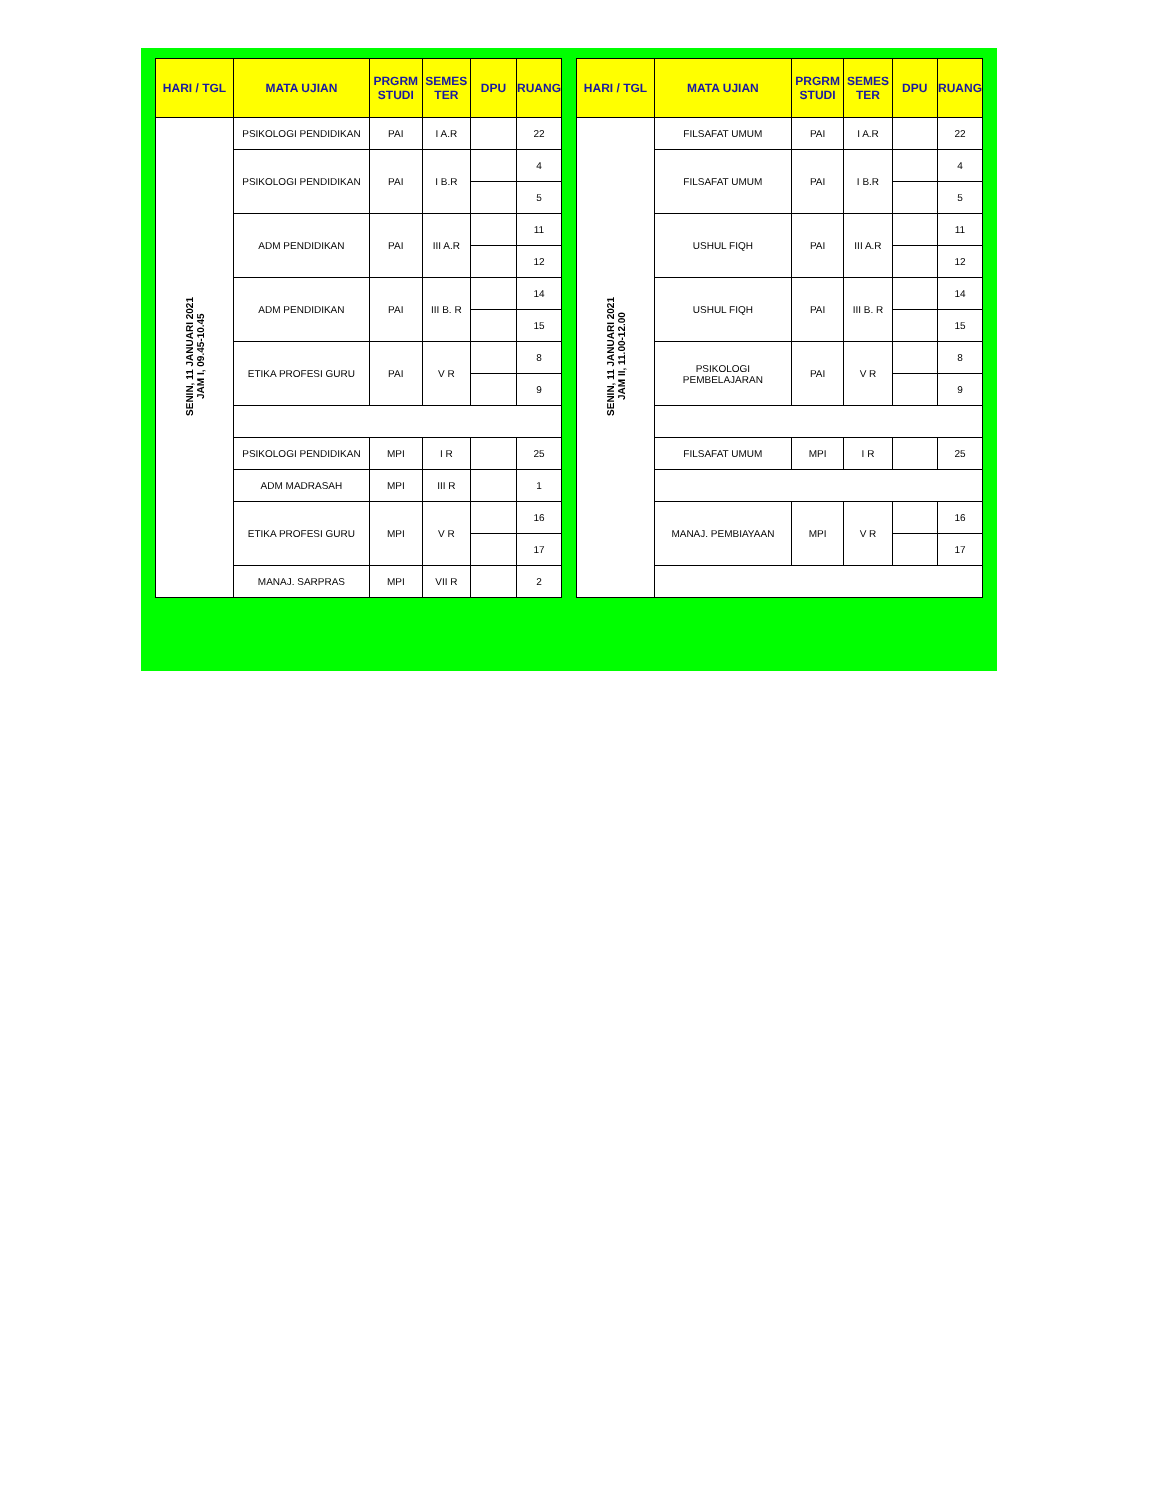| HARI / TGL | MATA UJIAN | PRGRM STUDI | SEMES TER | DPU | RUANG |
| --- | --- | --- | --- | --- | --- |
| SENIN, 11 JANUARI 2021 JAM I, 09.45-10.45 | PSIKOLOGI PENDIDIKAN | PAI | I A.R | | 22 |
| | PSIKOLOGI PENDIDIKAN | PAI | I B.R | | 4 |
| | | | | | 5 |
| | ADM PENDIDIKAN | PAI | III A.R | | 11 |
| | | | | | 12 |
| | ADM PENDIDIKAN | PAI | III B. R | | 14 |
| | | | | | 15 |
| | ETIKA PROFESI GURU | PAI | V R | | 8 |
| | | | | | 9 |
| | PSIKOLOGI PENDIDIKAN | MPI | I R | | 25 |
| | ADM MADRASAH | MPI | III R | | 1 |
| | ETIKA PROFESI GURU | MPI | V R | | 16 |
| | | | | | 17 |
| | MANAJ. SARPRAS | MPI | VII R | | 2 |
| HARI / TGL | MATA UJIAN | PRGRM STUDI | SEMES TER | DPU | RUANG |
| --- | --- | --- | --- | --- | --- |
| SENIN, 11 JANUARI 2021 JAM II, 11.00-12.00 | FILSAFAT UMUM | PAI | I A.R | | 22 |
| | FILSAFAT UMUM | PAI | I B.R | | 4 |
| | | | | | 5 |
| | USHUL FIQH | PAI | III A.R | | 11 |
| | | | | | 12 |
| | USHUL FIQH | PAI | III B. R | | 14 |
| | | | | | 15 |
| | PSIKOLOGI PEMBELAJARAN | PAI | V R | | 8 |
| | | | | | 9 |
| | FILSAFAT UMUM | MPI | I R | | 25 |
| | MANAJ. PEMBIAYAAN | MPI | V R | | 16 |
| | | | | | 17 |